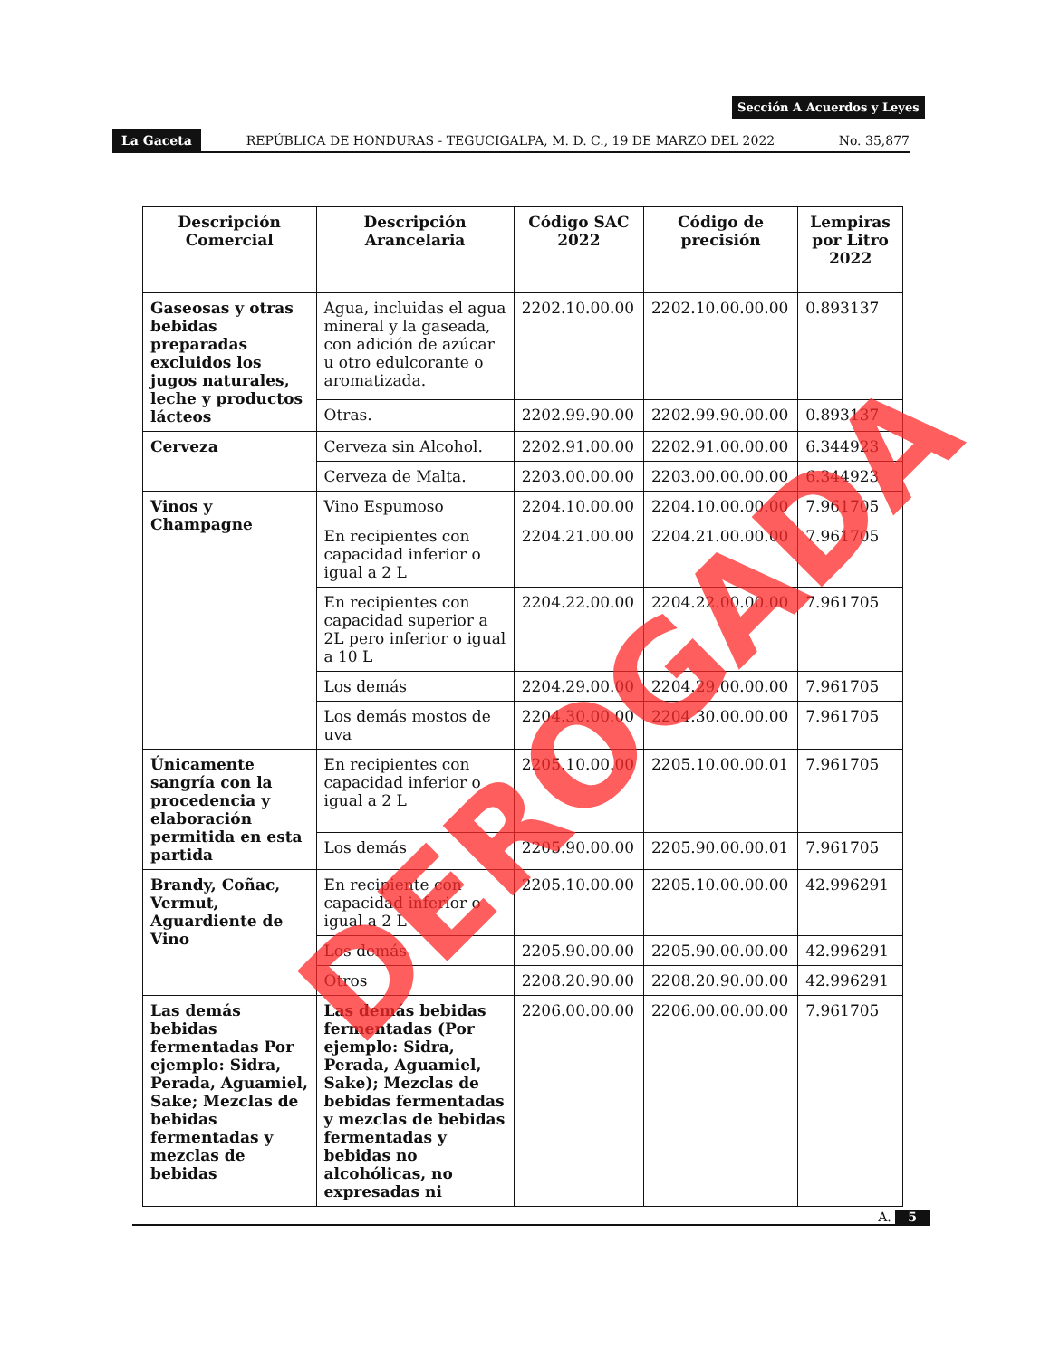Sección A Acuerdos y Leyes
La Gaceta REPÚBLICA DE HONDURAS - TEGUCIGALPA, M. D. C., 19 DE MARZO DEL 2022 No. 35,877
| Descripción Comercial | Descripción Arancelaria | Código SAC 2022 | Código de precisión | Lempiras por Litro 2022 |
| --- | --- | --- | --- | --- |
| Gaseosas y otras bebidas preparadas excluidos los jugos naturales, leche y productos lácteos | Agua, incluidas el agua mineral y la gaseada, con adición de azúcar u otro edulcorante o aromatizada. | 2202.10.00.00 | 2202.10.00.00.00 | 0.893137 |
| | Otras. | 2202.99.90.00 | 2202.99.90.00.00 | 0.893137 |
| Cerveza | Cerveza sin Alcohol. | 2202.91.00.00 | 2202.91.00.00.00 | 6.344923 |
| | Cerveza de Malta. | 2203.00.00.00 | 2203.00.00.00.00 | 6.344923 |
| Vinos y Champagne | Vino Espumoso | 2204.10.00.00 | 2204.10.00.00.00 | 7.961705 |
| | En recipientes con capacidad inferior o igual a 2 L | 2204.21.00.00 | 2204.21.00.00.00 | 7.961705 |
| | En recipientes con capacidad superior a 2L pero inferior o igual a 10 L | 2204.22.00.00 | 2204.22.00.00.00 | 7.961705 |
| | Los demás | 2204.29.00.00 | 2204.29.00.00.00 | 7.961705 |
| | Los demás mostos de uva | 2204.30.00.00 | 2204.30.00.00.00 | 7.961705 |
| Únicamente sangría con la procedencia y elaboración permitida en esta partida | En recipientes con capacidad inferior o igual a 2 L | 2205.10.00.00 | 2205.10.00.00.01 | 7.961705 |
| | Los demás | 2205.90.00.00 | 2205.90.00.00.01 | 7.961705 |
| Brandy, Coñac, Vermut, Aguardiente de Vino | En recipiente con capacidad inferior o igual a 2 L | 2205.10.00.00 | 2205.10.00.00.00 | 42.996291 |
| | Los demás | 2205.90.00.00 | 2205.90.00.00.00 | 42.996291 |
| | Otros | 2208.20.90.00 | 2208.20.90.00.00 | 42.996291 |
| Las demás bebidas fermentadas Por ejemplo: Sidra, Perada, Aguamiel, Sake; Mezclas de bebidas fermentadas y mezclas de bebidas | Las demás bebidas fermentadas (Por ejemplo: Sidra, Perada, Aguamiel, Sake); Mezclas de bebidas fermentadas y mezclas de bebidas fermentadas y bebidas no alcohólicas, no expresadas ni | 2206.00.00.00 | 2206.00.00.00.00 | 7.961705 |
DEROGADA
A. 5